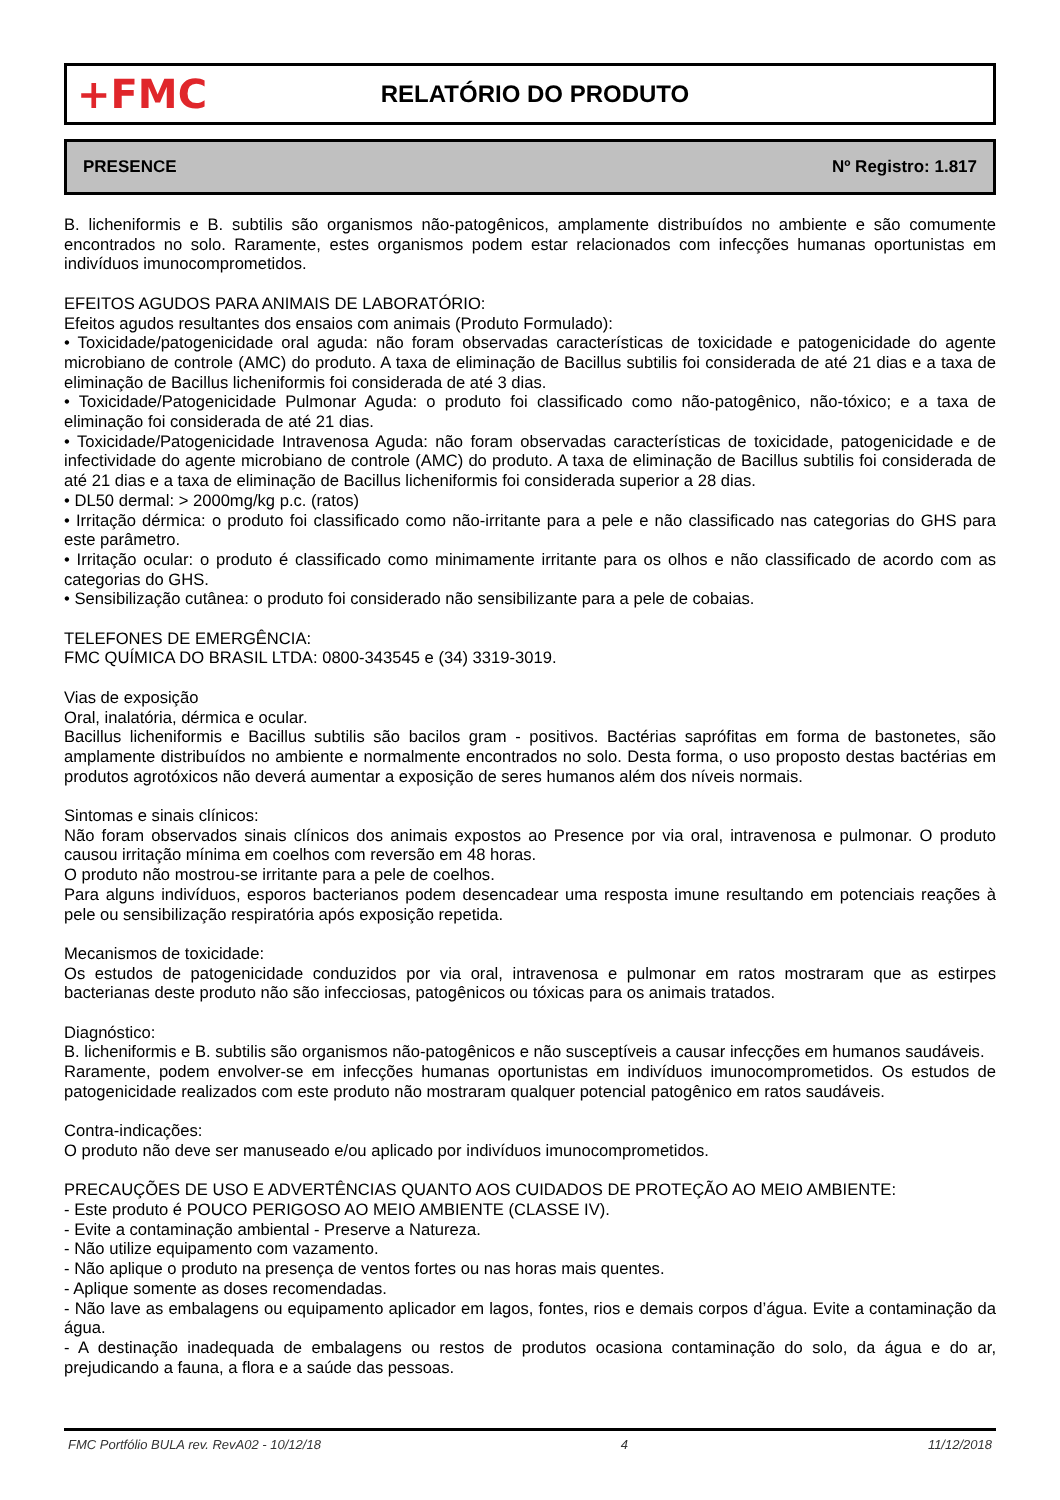+FMC
RELATÓRIO DO PRODUTO
PRESENCE Nº Registro: 1.817
B. licheniformis e B. subtilis são organismos não-patogênicos, amplamente distribuídos no ambiente e são comumente encontrados no solo. Raramente, estes organismos podem estar relacionados com infecções humanas oportunistas em indivíduos imunocomprometidos.
EFEITOS AGUDOS PARA ANIMAIS DE LABORATÓRIO:
Efeitos agudos resultantes dos ensaios com animais (Produto Formulado):
• Toxicidade/patogenicidade oral aguda: não foram observadas características de toxicidade e patogenicidade do agente microbiano de controle (AMC) do produto. A taxa de eliminação de Bacillus subtilis foi considerada de até 21 dias e a taxa de eliminação de Bacillus licheniformis foi considerada de até 3 dias.
• Toxicidade/Patogenicidade Pulmonar Aguda: o produto foi classificado como não-patogênico, não-tóxico; e a taxa de eliminação foi considerada de até 21 dias.
• Toxicidade/Patogenicidade Intravenosa Aguda: não foram observadas características de toxicidade, patogenicidade e de infectividade do agente microbiano de controle (AMC) do produto. A taxa de eliminação de Bacillus subtilis foi considerada de até 21 dias e a taxa de eliminação de Bacillus licheniformis foi considerada superior a 28 dias.
• DL50 dermal: > 2000mg/kg p.c. (ratos)
• Irritação dérmica: o produto foi classificado como não-irritante para a pele e não classificado nas categorias do GHS para este parâmetro.
• Irritação ocular: o produto é classificado como minimamente irritante para os olhos e não classificado de acordo com as categorias do GHS.
• Sensibilização cutânea: o produto foi considerado não sensibilizante para a pele de cobaias.
TELEFONES DE EMERGÊNCIA:
FMC QUÍMICA DO BRASIL LTDA: 0800-343545 e (34) 3319-3019.
Vias de exposição
Oral, inalatória, dérmica e ocular.
Bacillus licheniformis e Bacillus subtilis são bacilos gram - positivos. Bactérias saprófitas em forma de bastonetes, são amplamente distribuídos no ambiente e normalmente encontrados no solo. Desta forma, o uso proposto destas bactérias em produtos agrotóxicos não deverá aumentar a exposição de seres humanos além dos níveis normais.
Sintomas e sinais clínicos:
Não foram observados sinais clínicos dos animais expostos ao Presence por via oral, intravenosa e pulmonar. O produto causou irritação mínima em coelhos com reversão em 48 horas.
O produto não mostrou-se irritante para a pele de coelhos.
Para alguns indivíduos, esporos bacterianos podem desencadear uma resposta imune resultando em potenciais reações à pele ou sensibilização respiratória após exposição repetida.
Mecanismos de toxicidade:
Os estudos de patogenicidade conduzidos por via oral, intravenosa e pulmonar em ratos mostraram que as estirpes bacterianas deste produto não são infecciosas, patogênicos ou tóxicas para os animais tratados.
Diagnóstico:
B. licheniformis e B. subtilis são organismos não-patogênicos e não susceptíveis a causar infecções em humanos saudáveis.
Raramente, podem envolver-se em infecções humanas oportunistas em indivíduos imunocomprometidos. Os estudos de patogenicidade realizados com este produto não mostraram qualquer potencial patogênico em ratos saudáveis.
Contra-indicações:
O produto não deve ser manuseado e/ou aplicado por indivíduos imunocomprometidos.
PRECAUÇÕES DE USO E ADVERTÊNCIAS QUANTO AOS CUIDADOS DE PROTEÇÃO AO MEIO AMBIENTE:
- Este produto é POUCO PERIGOSO AO MEIO AMBIENTE (CLASSE IV).
- Evite a contaminação ambiental - Preserve a Natureza.
- Não utilize equipamento com vazamento.
- Não aplique o produto na presença de ventos fortes ou nas horas mais quentes.
- Aplique somente as doses recomendadas.
- Não lave as embalagens ou equipamento aplicador em lagos, fontes, rios e demais corpos d’água. Evite a contaminação da água.
- A destinação inadequada de embalagens ou restos de produtos ocasiona contaminação do solo, da água e do ar, prejudicando a fauna, a flora e a saúde das pessoas.
FMC Portfólio BULA rev. RevA02 - 10/12/18 4 11/12/2018